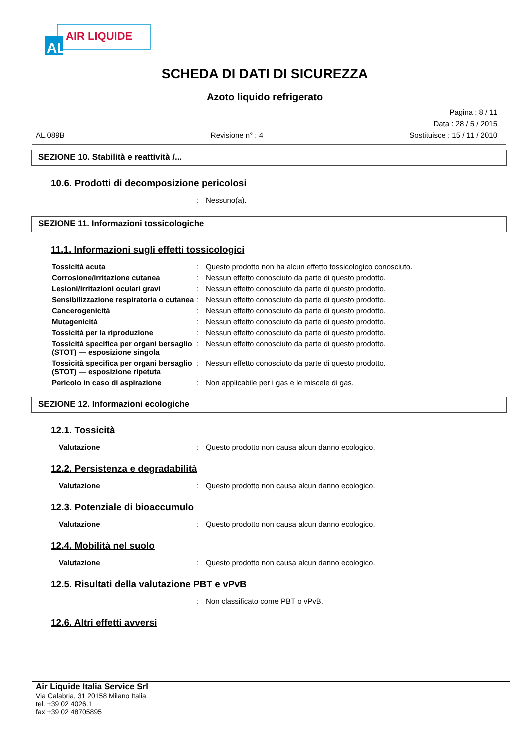AIR LIQUIDE
AL
SCHEDA DI DATI DI SICUREZZA
Azoto liquido refrigerato
Pagina : 8 / 11
Data : 28 / 5 / 2015
AL.089B Revisione n° : 4 Sostituisce : 15 / 11 / 2010
SEZIONE 10. Stabilità e reattività /...
10.6. Prodotti di decomposizione pericolosi
: Nessuno(a).
SEZIONE 11. Informazioni tossicologiche
11.1. Informazioni sugli effetti tossicologici
Tossicità acuta: Questo prodotto non ha alcun effetto tossicologico conosciuto.
Corrosione/irritazione cutanea: Nessun effetto conosciuto da parte di questo prodotto.
Lesioni/irritazioni oculari gravi: Nessun effetto conosciuto da parte di questo prodotto.
Sensibilizzazione respiratoria o cutanea: Nessun effetto conosciuto da parte di questo prodotto.
Cancerogenicità: Nessun effetto conosciuto da parte di questo prodotto.
Mutagenicità: Nessun effetto conosciuto da parte di questo prodotto.
Tossicità per la riproduzione: Nessun effetto conosciuto da parte di questo prodotto.
Tossicità specifica per organi bersaglio (STOT) — esposizione singola: Nessun effetto conosciuto da parte di questo prodotto.
Tossicità specifica per organi bersaglio (STOT) — esposizione ripetuta: Nessun effetto conosciuto da parte di questo prodotto.
Pericolo in caso di aspirazione: Non applicabile per i gas e le miscele di gas.
SEZIONE 12. Informazioni ecologiche
12.1. Tossicità
Valutazione: Questo prodotto non causa alcun danno ecologico.
12.2. Persistenza e degradabilità
Valutazione: Questo prodotto non causa alcun danno ecologico.
12.3. Potenziale di bioaccumulo
Valutazione: Questo prodotto non causa alcun danno ecologico.
12.4. Mobilità nel suolo
Valutazione: Questo prodotto non causa alcun danno ecologico.
12.5. Risultati della valutazione PBT e vPvB
: Non classificato come PBT o vPvB.
12.6. Altri effetti avversi
Air Liquide Italia Service Srl
Via Calabria, 31 20158 Milano Italia
tel. +39 02 4026.1
fax +39 02 48705895